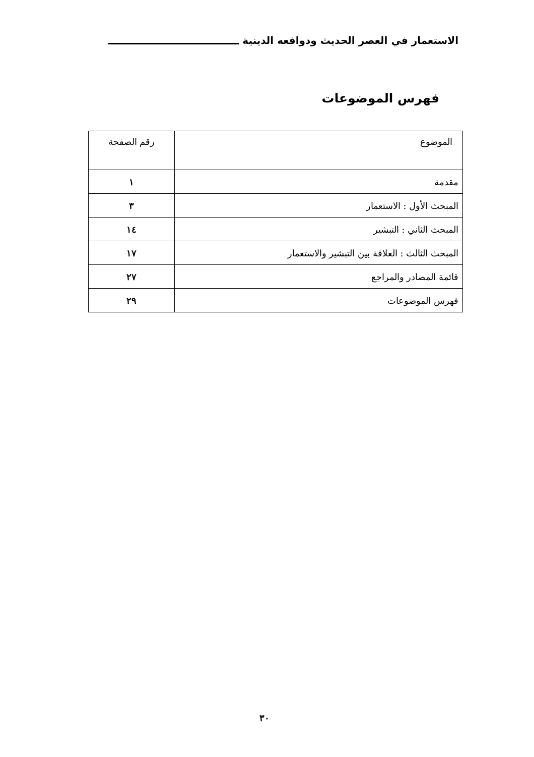الاستعمار في العصر الحديث ودوافعه الدينية
فهرس الموضوعات
| الموضوع | رقم الصفحة |
| --- | --- |
| مقدمة | ١ |
| المبحث الأول : الاستعمار | ٣ |
| المبحث الثاني : التبشير | ١٤ |
| المبحث الثالث : العلاقة بين التبشير والاستعمار | ١٧ |
| قائمة المصادر والمراجع | ٢٧ |
| فهرس الموضوعات | ٢٩ |
٣٠